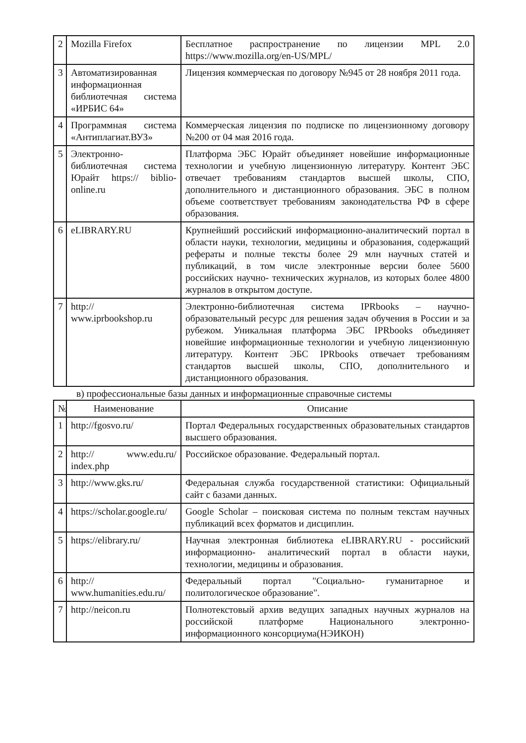| 2 | Mozilla Firefox | Бесплатное распространение по лицензии MPL 2.0 https://www.mozilla.org/en-US/MPL/ |
| 3 | Автоматизированная информационная библиотечная система «ИРБИС 64» | Лицензия коммерческая по договору №945 от 28 ноября 2011 года. |
| 4 | Программная система «Антиплагиат.ВУЗ» | Коммерческая лицензия по подписке по лицензионному договору №200 от 04 мая 2016 года. |
| 5 | Электронно-библиотечная система Юрайт https:// biblio-online.ru | Платформа ЭБС Юрайт объединяет новейшие информационные технологии и учебную лицензионную литературу. Контент ЭБС отвечает требованиям стандартов высшей школы, СПО, дополнительного и дистанционного образования. ЭБС в полном объеме соответствует требованиям законодательства РФ в сфере образования. |
| 6 | eLIBRARY.RU | Крупнейший российский информационно-аналитический портал в области науки, технологии, медицины и образования, содержащий рефераты и полные тексты более 29 млн научных статей и публикаций, в том числе электронные версии более 5600 российских научно- технических журналов, из которых более 4800 журналов в открытом доступе. |
| 7 | http:// www.iprbookshop.ru | Электронно-библиотечная система IPRbooks – научно-образовательный ресурс для решения задач обучения в России и за рубежом. Уникальная платформа ЭБС IPRbooks объединяет новейшие информационные технологии и учебную лицензионную литературу. Контент ЭБС IPRbooks отвечает требованиям стандартов высшей школы, СПО, дополнительного и дистанционного образования. |
в) профессиональные базы данных и информационные справочные системы
| № | Наименование | Описание |
| --- | --- | --- |
| 1 | http://fgosvo.ru/ | Портал Федеральных государственных образовательных стандартов высшего образования. |
| 2 | http:// www.edu.ru/ index.php | Российское образование. Федеральный портал. |
| 3 | http://www.gks.ru/ | Федеральная служба государственной статистики: Официальный сайт с базами данных. |
| 4 | https://scholar.google.ru/ | Google Scholar – поисковая система по полным текстам научных публикаций всех форматов и дисциплин. |
| 5 | https://elibrary.ru/ | Научная электронная библиотека eLIBRARY.RU - российский информационно- аналитический портал в области науки, технологии, медицины и образования. |
| 6 | http:// www.humanities.edu.ru/ | Федеральный портал "Социально- гуманитарное и политологическое образование". |
| 7 | http://neicon.ru | Полнотекстовый архив ведущих западных научных журналов на российской платформе Национального электронно- информационного консорциума(НЭИКОН) |